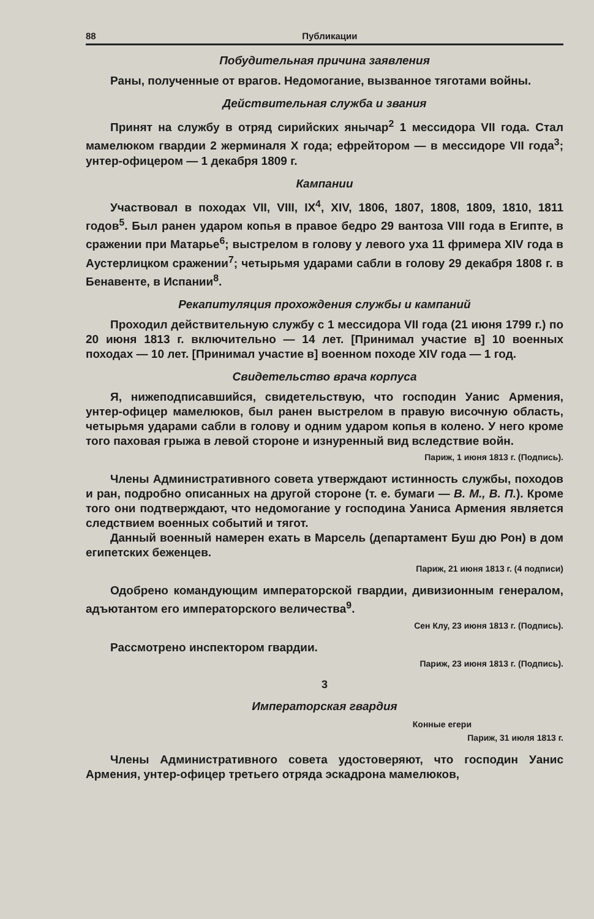88 Публикации
Побудительная причина заявления
Раны, полученные от врагов. Недомогание, вызванное тяготами войны.
Действительная служба и звания
Принят на службу в отряд сирийских янычар<sup>2</sup> 1 мессидора VII года. Стал мамелюком гвардии 2 жерминаля X года; ефрейтором — в мессидоре VII года<sup>3</sup>; унтер-офицером — 1 декабря 1809 г.
Кампании
Участвовал в походах VII, VIII, IX<sup>4</sup>, XIV, 1806, 1807, 1808, 1809, 1810, 1811 годов<sup>5</sup>. Был ранен ударом копья в правое бедро 29 вантоза VIII года в Египте, в сражении при Матарье<sup>6</sup>; выстрелом в голову у левого уха 11 фримера XIV года в Аустерлицком сражении<sup>7</sup>; четырьмя ударами сабли в голову 29 декабря 1808 г. в Бенавенте, в Испании<sup>8</sup>.
Рекапитуляция прохождения службы и кампаний
Проходил действительную службу с 1 мессидора VII года (21 июня 1799 г.) по 20 июня 1813 г. включительно — 14 лет. [Принимал участие в] 10 военных походах — 10 лет. [Принимал участие в] военном походе XIV года — 1 год.
Свидетельство врача корпуса
Я, нижеподписавшийся, свидетельствую, что господин Уанис Армения, унтер-офицер мамелюков, был ранен выстрелом в правую височную область, четырьмя ударами сабли в голову и одним ударом копья в колено. У него кроме того паховая грыжа в левой стороне и изнуренный вид вследствие войн.
Париж, 1 июня 1813 г. (Подпись).
Члены Административного совета утверждают истинность службы, походов и ран, подробно описанных на другой стороне (т. е. бумаги — В. М., В. П.). Кроме того они подтверждают, что недомогание у господина Уаниса Армения является следствием военных событий и тягот.
Данный военный намерен ехать в Марсель (департамент Буш дю Рон) в дом египетских беженцев.
Париж, 21 июня 1813 г. (4 подписи)
Одобрено командующим императорской гвардии, дивизионным генералом, адъютантом его императорского величества<sup>9</sup>.
Сен Клу, 23 июня 1813 г. (Подпись).
Рассмотрено инспектором гвардии.
Париж, 23 июня 1813 г. (Подпись).
3
Императорская гвардия
Конные егери
Париж, 31 июля 1813 г.
Члены Административного совета удостоверяют, что господин Уанис Армения, унтер-офицер третьего отряда эскадрона мамелюков,